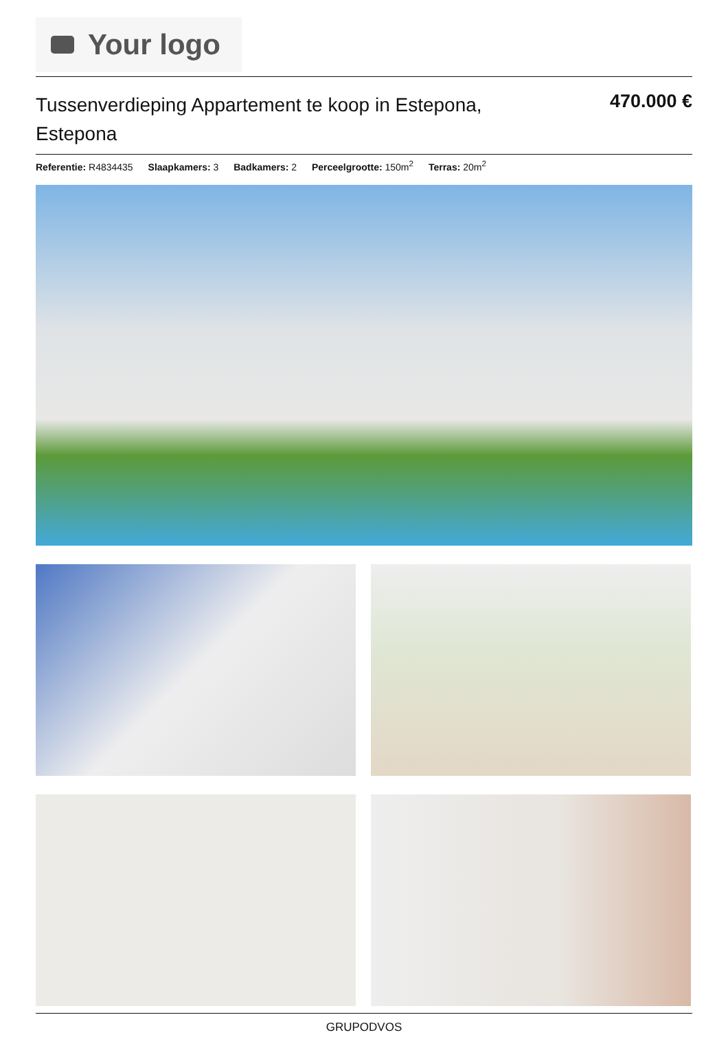Your logo
Tussenverdieping Appartement te koop in Estepona, Estepona
470.000 €
Referentie: R4834435 Slaapkamers: 3 Badkamers: 2 Perceelgrootte: 150m<sup>2</sup> Terras: 20m<sup>2</sup>
GRUPODVOS